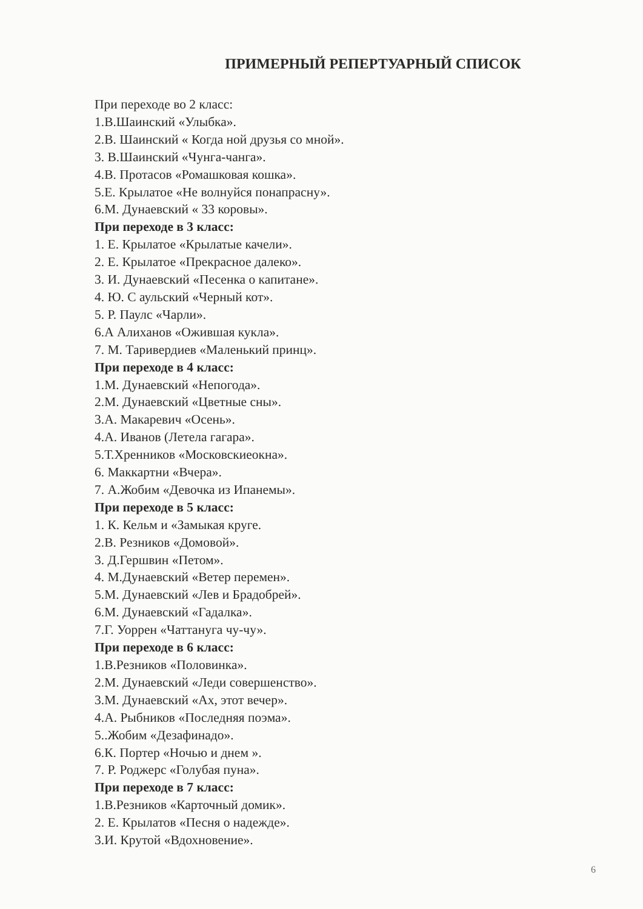ПРИМЕРНЫЙ РЕПЕРТУАРНЫЙ СПИСОК
При переходе во 2 класс:
1.В.Шаинский «Улыбка».
2.В. Шаинский « Когда ной друзья со мной».
3. В.Шаинский «Чунга-чанга».
4.В. Протасов «Ромашковая кошка».
5.Е. Крылатое «Не волнуйся понапрасну».
6.М. Дунаевский « 33 коровы».
При переходе в 3 класс:
1. Е. Крылатое «Крылатые качели».
2. Е. Крылатое «Прекрасное далеко».
3. И. Дунаевский «Песенка о капитане».
4. Ю. С аульский «Черный кот».
5. Р. Паулс «Чарли».
6.А Алиханов «Ожившая кукла».
7. М. Таривердиев «Маленький принц».
При переходе в 4 класс:
1.М. Дунаевский «Непогода».
2.М. Дунаевский «Цветные сны».
3.А. Макаревич «Осень».
4.А. Иванов (Летела гагара».
5.Т.Хренников «Московскиеокна».
6. Маккартни «Вчера».
7. А.Жобим «Девочка из Ипанемы».
При переходе в 5 класс:
1. К. Кельм и «Замыкая круге.
2.В. Резников «Домовой».
3. Д.Гершвин «Петом».
4. М.Дунаевский «Ветер перемен».
5.М. Дунаевский «Лев и Брадобрей».
6.М. Дунаевский «Гадалка».
7.Г. Уоррен «Чаттануга чу-чу».
При переходе в 6 класс:
1.В.Резников «Половинка».
2.М. Дунаевский «Леди совершенство».
3.М. Дунаевский «Ах, этот вечер».
4.А. Рыбников «Последняя поэма».
5..Жобим «Дезафинадо».
6.К. Портер «Ночью и днем ».
7. Р. Роджерс «Голубая пуна».
При переходе в 7 класс:
1.В.Резников «Карточный домик».
2. Е. Крылатов «Песня о надежде».
3.И. Крутой «Вдохновение».
6